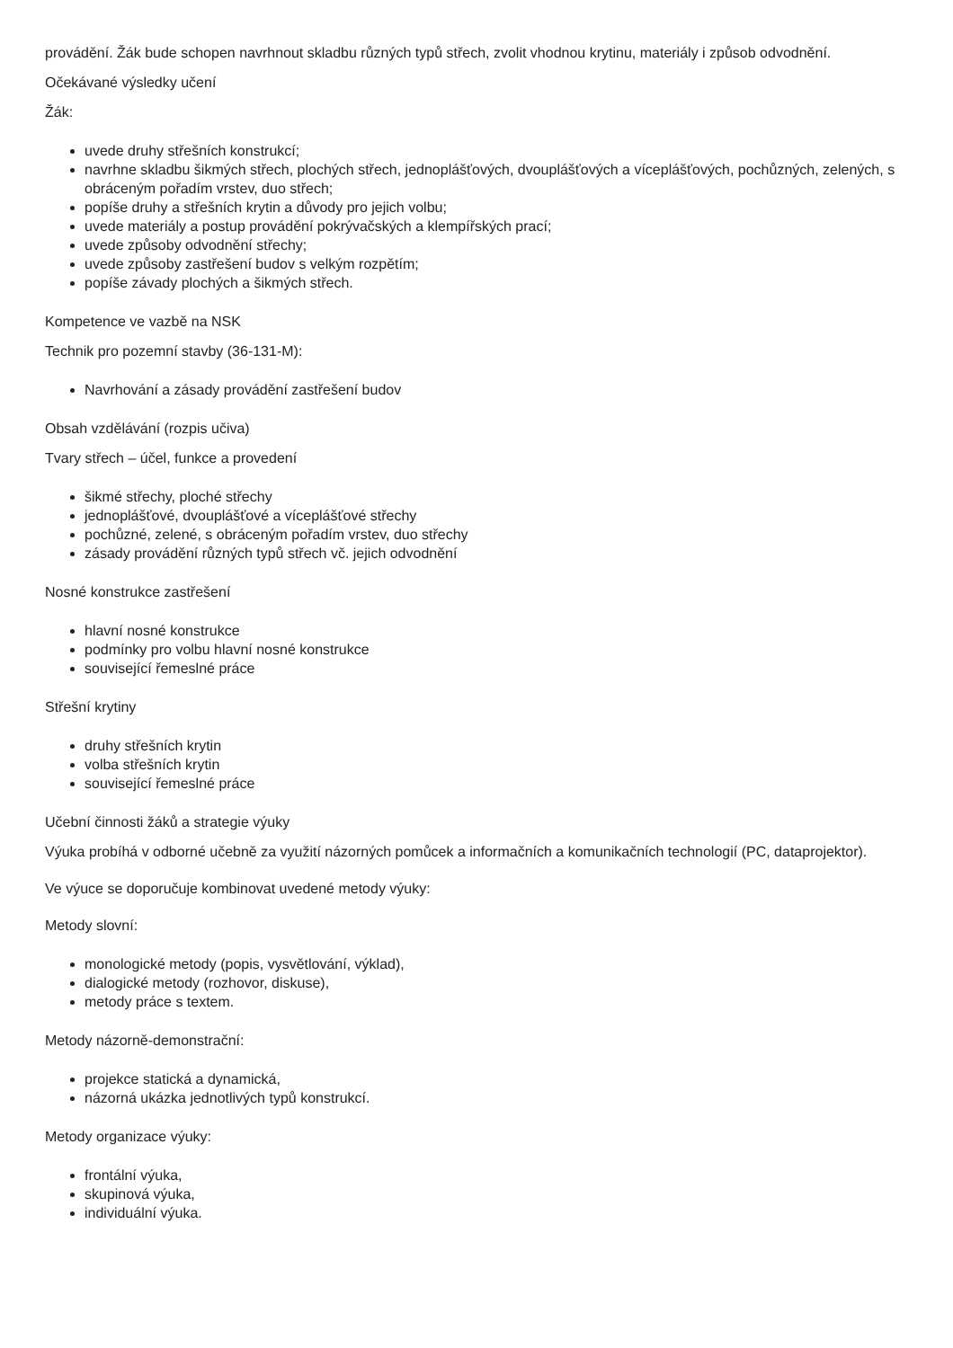provádění. Žák bude schopen navrhnout skladbu různých typů střech, zvolit vhodnou krytinu, materiály i způsob odvodnění.
Očekávané výsledky učení
Žák:
uvede druhy střešních konstrukcí;
navrhne skladbu šikmých střech, plochých střech, jednoplášťových, dvouplášťových a víceplášťových, pochůzných, zelených, s obráceným pořadím vrstev, duo střech;
popíše druhy a střešních krytin a důvody pro jejich volbu;
uvede materiály a postup provádění pokrývačských a klempířských prací;
uvede způsoby odvodnění střechy;
uvede způsoby zastřešení budov s velkým rozpětím;
popíše závady plochých a šikmých střech.
Kompetence ve vazbě na NSK
Technik pro pozemní stavby (36-131-M):
Navrhování a zásady provádění zastřešení budov
Obsah vzdělávání (rozpis učiva)
Tvary střech – účel, funkce a provedení
šikmé střechy, ploché střechy
jednoplášťové, dvouplášťové a víceplášťové střechy
pochůzné, zelené, s obráceným pořadím vrstev, duo střechy
zásady provádění různých typů střech vč. jejich odvodnění
Nosné konstrukce zastřešení
hlavní nosné konstrukce
podmínky pro volbu hlavní nosné konstrukce
související řemeslné práce
Střešní krytiny
druhy střešních krytin
volba střešních krytin
související řemeslné práce
Učební činnosti žáků a strategie výuky
Výuka probíhá v odborné učebně za využití názorných pomůcek a informačních a komunikačních technologií (PC, dataprojektor).
Ve výuce se doporučuje kombinovat uvedené metody výuky:
Metody slovní:
monologické metody (popis, vysvětlování, výklad),
dialogické metody (rozhovor, diskuse),
metody práce s textem.
Metody názorně-demonstrační:
projekce statická a dynamická,
názorná ukázka jednotlivých typů konstrukcí.
Metody organizace výuky:
frontální výuka,
skupinová výuka,
individuální výuka.